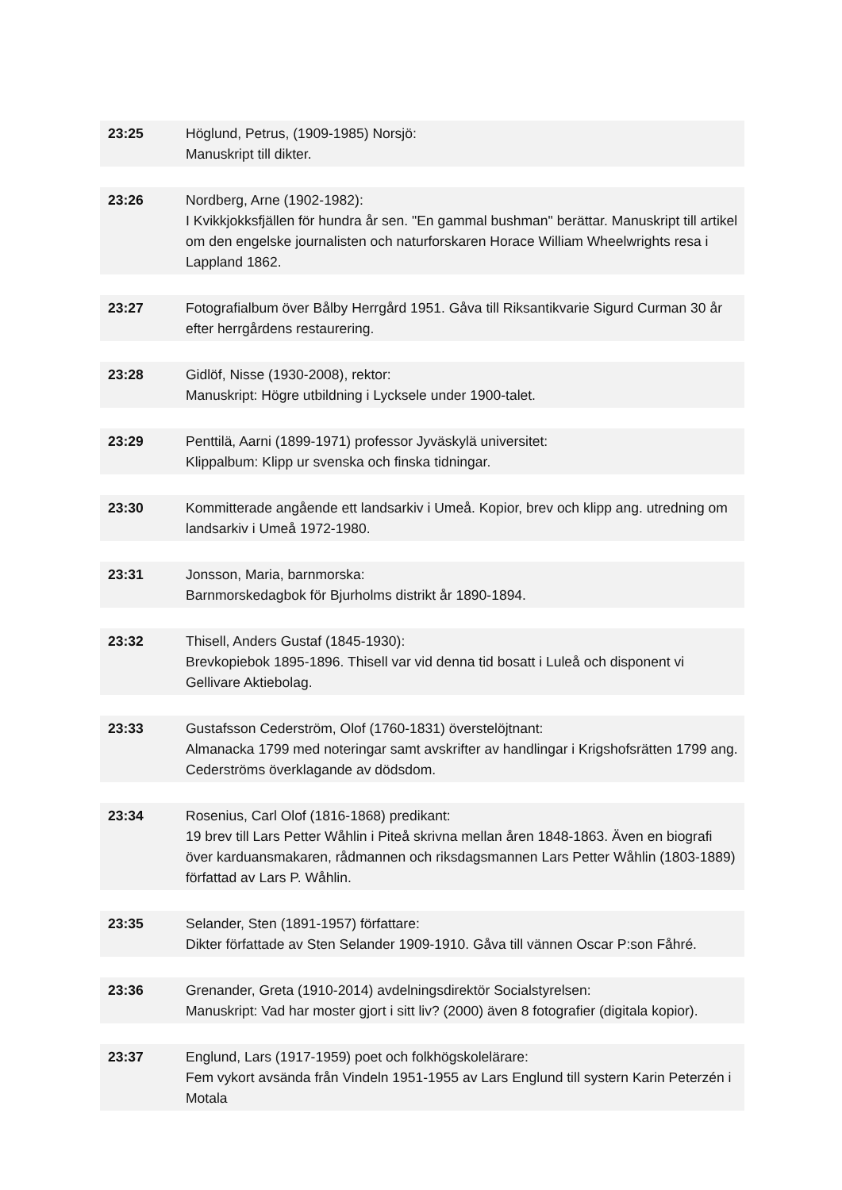| 23:25 | Höglund, Petrus, (1909-1985) Norsjö: Manuskript till dikter. |
| 23:26 | Nordberg, Arne (1902-1982): I Kvikkjokksfjällen för hundra år sen. "En gammal bushman" berättar. Manuskript till artikel om den engelske journalisten och naturforskaren Horace William Wheelwrights resa i Lappland 1862. |
| 23:27 | Fotografialbum över Bålby Herrgård 1951. Gåva till Riksantikvarie Sigurd Curman 30 år efter herrgårdens restaurering. |
| 23:28 | Gidlöf, Nisse (1930-2008), rektor: Manuskript: Högre utbildning i Lycksele under 1900-talet. |
| 23:29 | Penttilä, Aarni (1899-1971) professor Jyväskylä universitet: Klippalbum: Klipp ur svenska och finska tidningar. |
| 23:30 | Kommitterade angående ett landsarkiv i Umeå. Kopior, brev och klipp ang. utredning om landsarkiv i Umeå 1972-1980. |
| 23:31 | Jonsson, Maria, barnmorska: Barnmorskedagbok för Bjurholms distrikt år 1890-1894. |
| 23:32 | Thisell, Anders Gustaf (1845-1930): Brevkopiebok 1895-1896. Thisell var vid denna tid bosatt i Luleå och disponent vi Gellivare Aktiebolag. |
| 23:33 | Gustafsson Cederström, Olof (1760-1831) överstelöjtnant: Almanacka 1799 med noteringar samt avskrifter av handlingar i Krigshofsrätten 1799 ang. Cederströms överklagande av dödsdom. |
| 23:34 | Rosenius, Carl Olof (1816-1868) predikant: 19 brev till Lars Petter Wåhlin i Piteå skrivna mellan åren 1848-1863. Även en biografi över karduansmakaren, rådmannen och riksdagsmannen Lars Petter Wåhlin (1803-1889) författad av Lars P. Wåhlin. |
| 23:35 | Selander, Sten (1891-1957) författare: Dikter författade av Sten Selander 1909-1910. Gåva till vännen Oscar P:son Fåhré. |
| 23:36 | Grenander, Greta (1910-2014) avdelningsdirektör Socialstyrelsen: Manuskript: Vad har moster gjort i sitt liv? (2000) även 8 fotografier (digitala kopior). |
| 23:37 | Englund, Lars (1917-1959) poet och folkhögskolelärare: Fem vykort avsända från Vindeln 1951-1955 av Lars Englund till systern Karin Peterzén i Motala |